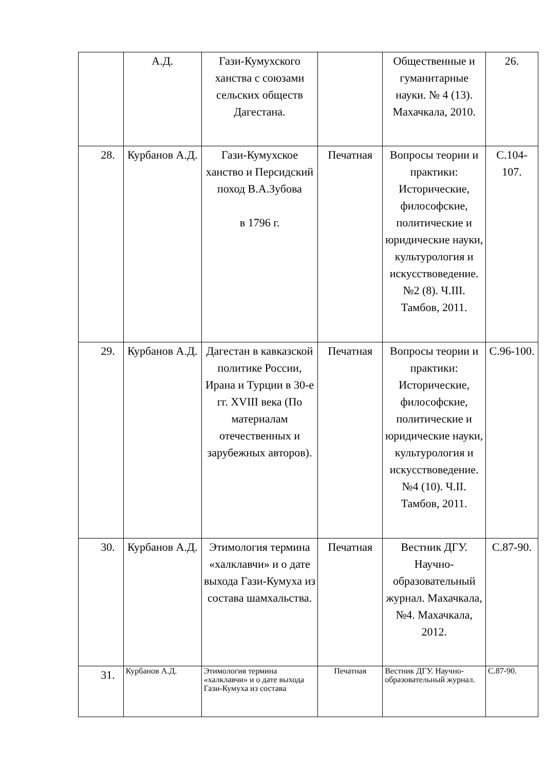| | А.Д. | Гази-Кумухского ханства с союзами сельских обществ Дагестана. | | Общественные и гуманитарные науки. № 4 (13). Махачкала, 2010. | 26. |
| 28. | Курбанов А.Д. | Гази-Кумухское ханство и Персидский поход В.А.Зубова в 1796 г. | Печатная | Вопросы теории и практики: Исторические, философские, политические и юридические науки, культурология и искусствоведение. №2 (8). Ч.III. Тамбов, 2011. | С.104-107. |
| 29. | Курбанов А.Д. | Дагестан в кавказской политике России, Ирана и Турции в 30-е гг. XVIII века (По материалам отечественных и зарубежных авторов). | Печатная | Вопросы теории и практики: Исторические, философские, политические и юридические науки, культурология и искусствоведение. №4 (10). Ч.II. Тамбов, 2011. | С.96-100. |
| 30. | Курбанов А.Д. | Этимология термина «халклавчи» и о дате выхода Гази-Кумуха из состава шамхальства. | Печатная | Вестник ДГУ. Научно-образовательный журнал. Махачкала, №4. Махачкала, 2012. | С.87-90. |
| 31. | Курбанов А.Д. | Этимология термина «халклавчи» и о дате выхода Гази-Кумуха из состава | Печатная | Вестник ДГУ. Научно-образовательный журнал. | С.87-90. |